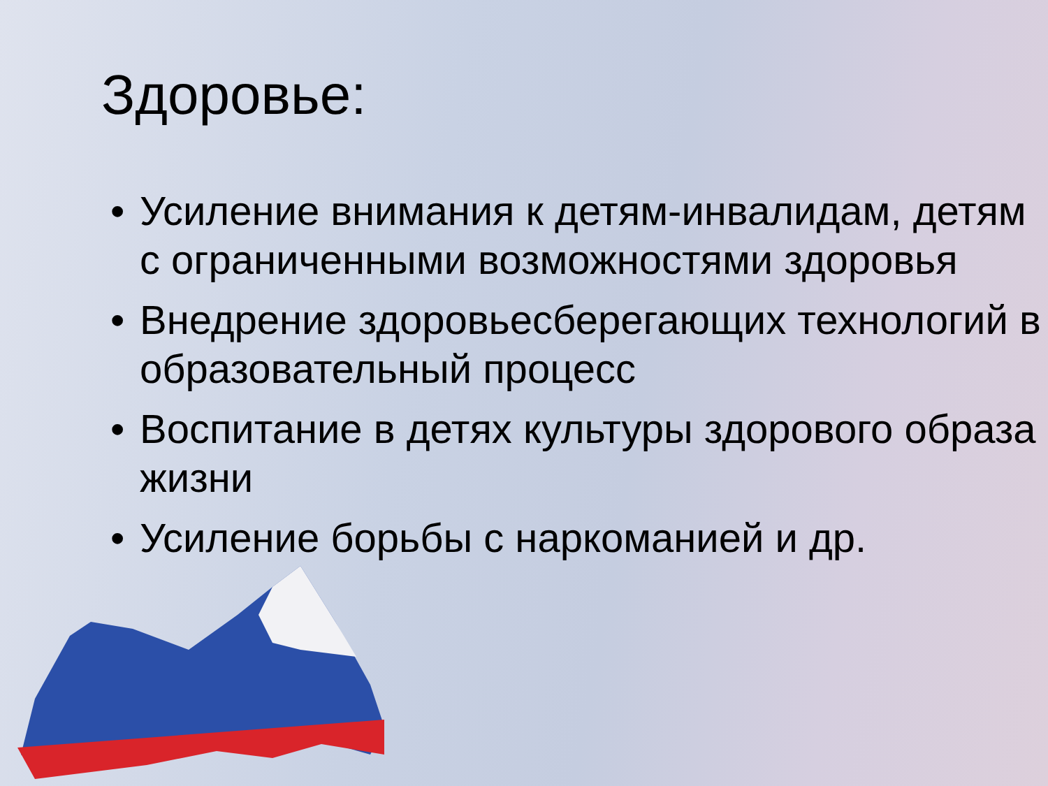Здоровье:
• Усиление внимания к детям-инвалидам, детям с ограниченными возможностями здоровья
• Внедрение здоровьесберегающих технологий в образовательный процесс
• Воспитание в детях культуры здорового образа жизни
• Усиление борьбы с наркоманией и др.